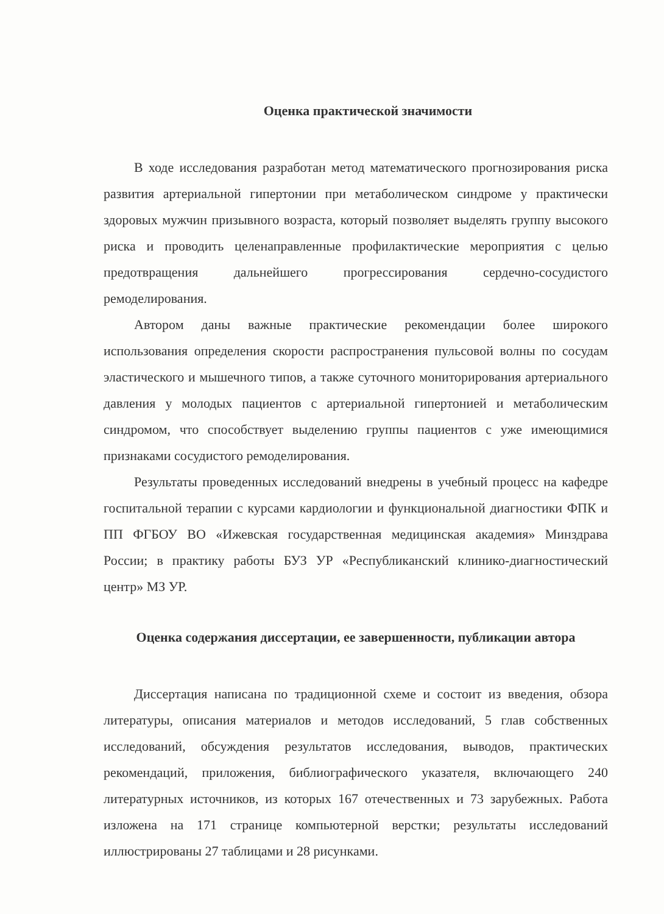Оценка практической значимости
В ходе исследования разработан метод математического прогнозирования риска развития артериальной гипертонии при метаболическом синдроме у практически здоровых мужчин призывного возраста, который позволяет выделять группу высокого риска и проводить целенаправленные профилактические мероприятия с целью предотвращения дальнейшего прогрессирования сердечно-сосудистого ремоделирования.
Автором даны важные практические рекомендации более широкого использования определения скорости распространения пульсовой волны по сосудам эластического и мышечного типов, а также суточного мониторирования артериального давления у молодых пациентов с артериальной гипертонией и метаболическим синдромом, что способствует выделению группы пациентов с уже имеющимися признаками сосудистого ремоделирования.
Результаты проведенных исследований внедрены в учебный процесс на кафедре госпитальной терапии с курсами кардиологии и функциональной диагностики ФПК и ПП ФГБОУ ВО «Ижевская государственная медицинская академия» Минздрава России; в практику работы БУЗ УР «Республиканский клинико-диагностический центр» МЗ УР.
Оценка содержания диссертации, ее завершенности, публикации автора
Диссертация написана по традиционной схеме и состоит из введения, обзора литературы, описания материалов и методов исследований, 5 глав собственных исследований, обсуждения результатов исследования, выводов, практических рекомендаций, приложения, библиографического указателя, включающего 240 литературных источников, из которых 167 отечественных и 73 зарубежных. Работа изложена на 171 странице компьютерной верстки; результаты исследований иллюстрированы 27 таблицами и 28 рисунками.